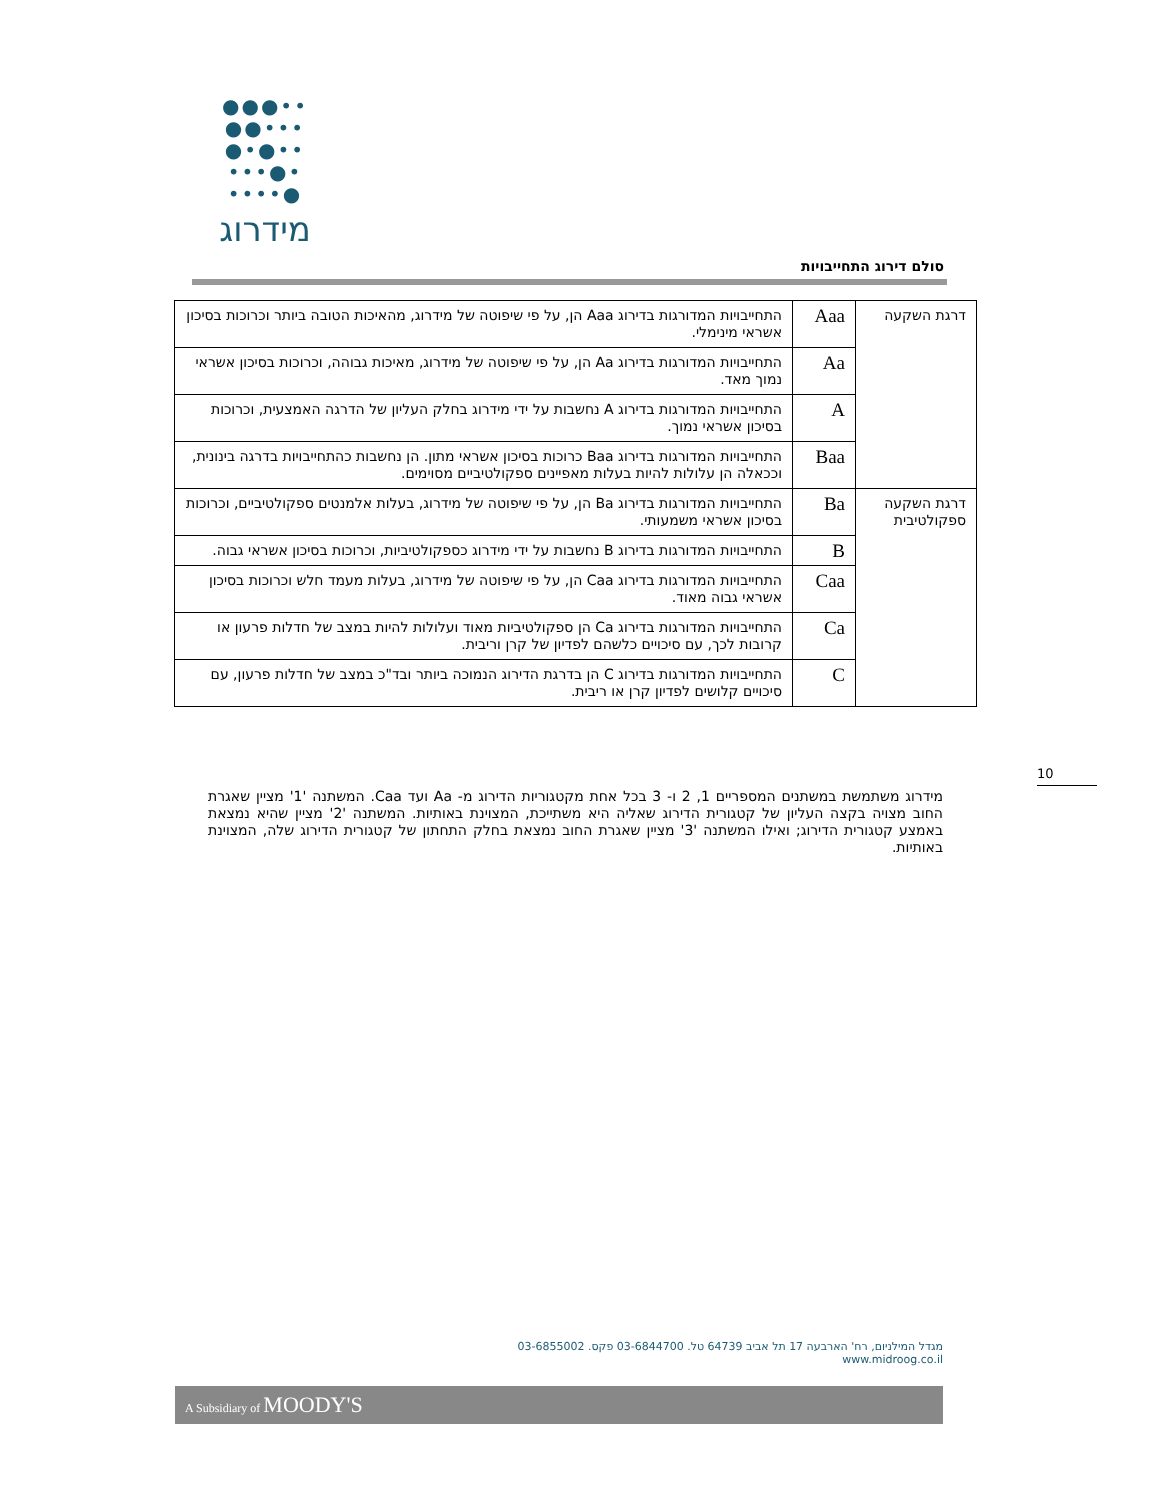●●●••
●●•••
●•●••
•••●•
••••●
מידרוג
סולם דירוג התחייבויות
| דרגת השקעה | Aaa | התחייבויות המדורגות בדירוג Aaa הן, על פי שיפוטה של מידרוג, מהאיכות הטובה ביותר וכרוכות בסיכון אשראי מינימלי. |
| | Aa | התחייבויות המדורגות בדירוג Aa הן, על פי שיפוטה של מידרוג, מאיכות גבוהה, וכרוכות בסיכון אשראי נמוך מאד. |
| | A | התחייבויות המדורגות בדירוג A נחשבות על ידי מידרוג בחלק העליון של הדרגה האמצעית, וכרוכות בסיכון אשראי נמוך. |
| | Baa | התחייבויות המדורגות בדירוג Baa כרוכות בסיכון אשראי מתון. הן נחשבות כהתחייבויות בדרגה בינונית, וככאלה הן עלולות להיות בעלות מאפיינים ספקולטיביים מסוימים. |
| דרגת השקעה ספקולטיבית | Ba | התחייבויות המדורגות בדירוג Ba הן, על פי שיפוטה של מידרוג, בעלות אלמנטים ספקולטיביים, וכרוכות בסיכון אשראי משמעותי. |
| | B | התחייבויות המדורגות בדירוג B נחשבות על ידי מידרוג כספקולטיביות, וכרוכות בסיכון אשראי גבוה. |
| | Caa | התחייבויות המדורגות בדירוג Caa הן, על פי שיפוטה של מידרוג, בעלות מעמד חלש וכרוכות בסיכון אשראי גבוה מאוד. |
| | Ca | התחייבויות המדורגות בדירוג Ca הן ספקולטיביות מאוד ועלולות להיות במצב של חדלות פרעון או קרובות לכך, עם סיכויים כלשהם לפדיון של קרן וריבית. |
| | C | התחייבויות המדורגות בדירוג C הן בדרגת הדירוג הנמוכה ביותר ובד"כ במצב של חדלות פרעון, עם סיכויים קלושים לפדיון קרן או ריבית. |
10
מידרוג משתמשת במשתנים המספריים 1, 2 ו- 3 בכל אחת מקטגוריות הדירוג מ- Aa ועד Caa. המשתנה '1' מציין שאגרת החוב מצויה בקצה העליון של קטגורית הדירוג שאליה היא משתייכת, המצוינת באותיות. המשתנה '2' מציין שהיא נמצאת באמצע קטגורית הדירוג; ואילו המשתנה '3' מציין שאגרת החוב נמצאת בחלק התחתון של קטגורית הדירוג שלה, המצוינת באותיות.
מגדל המילניום, רח' הארבעה 17 תל אביב 64739 טל. 03-6844700 פקס. 03-6855002 www.midroog.co.il
A Subsidiary of MOODY'S